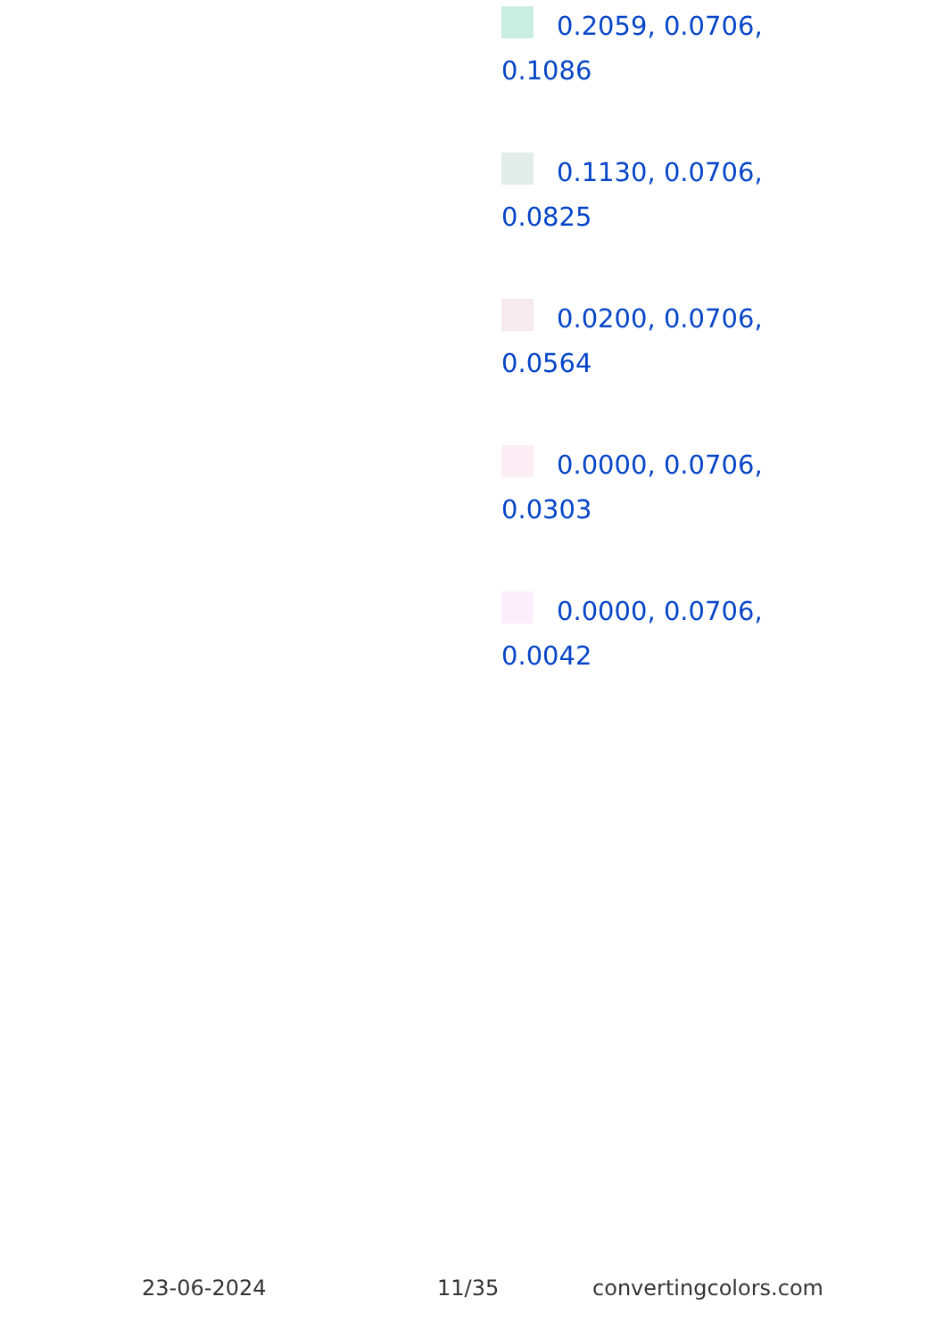0.2059, 0.0706, 0.1086
0.1130, 0.0706, 0.0825
0.0200, 0.0706, 0.0564
0.0000, 0.0706, 0.0303
0.0000, 0.0706, 0.0042
23-06-2024 11/35 convertingcolors.com